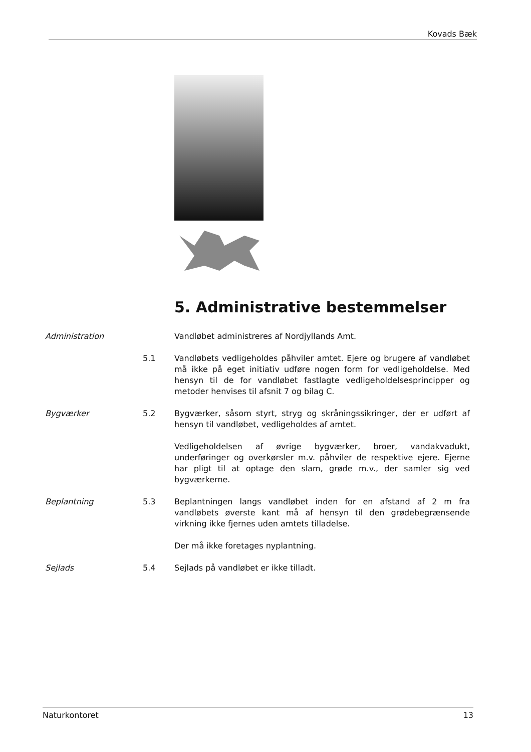Kovads Bæk
5. Administrative bestemmelser
Administration Vandløbet administreres af Nordjyllands Amt.
5.1 Vandløbets vedligeholdes påhviler amtet. Ejere og brugere af vandløbet må ikke på eget initiativ udføre nogen form for vedligeholdelse. Med hensyn til de for vandløbet fastlagte vedligeholdelsesprincipper og metoder henvises til afsnit 7 og bilag C.
Bygværker 5.2 Bygværker, såsom styrt, stryg og skråningssikringer, der er udført af hensyn til vandløbet, vedligeholdes af amtet.
Vedligeholdelsen af øvrige bygværker, broer, vandakvadukt, underføringer og overkørsler m.v. påhviler de respektive ejere. Ejerne har pligt til at optage den slam, grøde m.v., der samler sig ved bygværkerne.
Beplantning 5.3 Beplantningen langs vandløbet inden for en afstand af 2 m fra vandløbets øverste kant må af hensyn til den grødebegrænsende virkning ikke fjernes uden amtets tilladelse.
Der må ikke foretages nyplantning.
Sejlads 5.4 Sejlads på vandløbet er ikke tilladt.
Naturkontoret 13